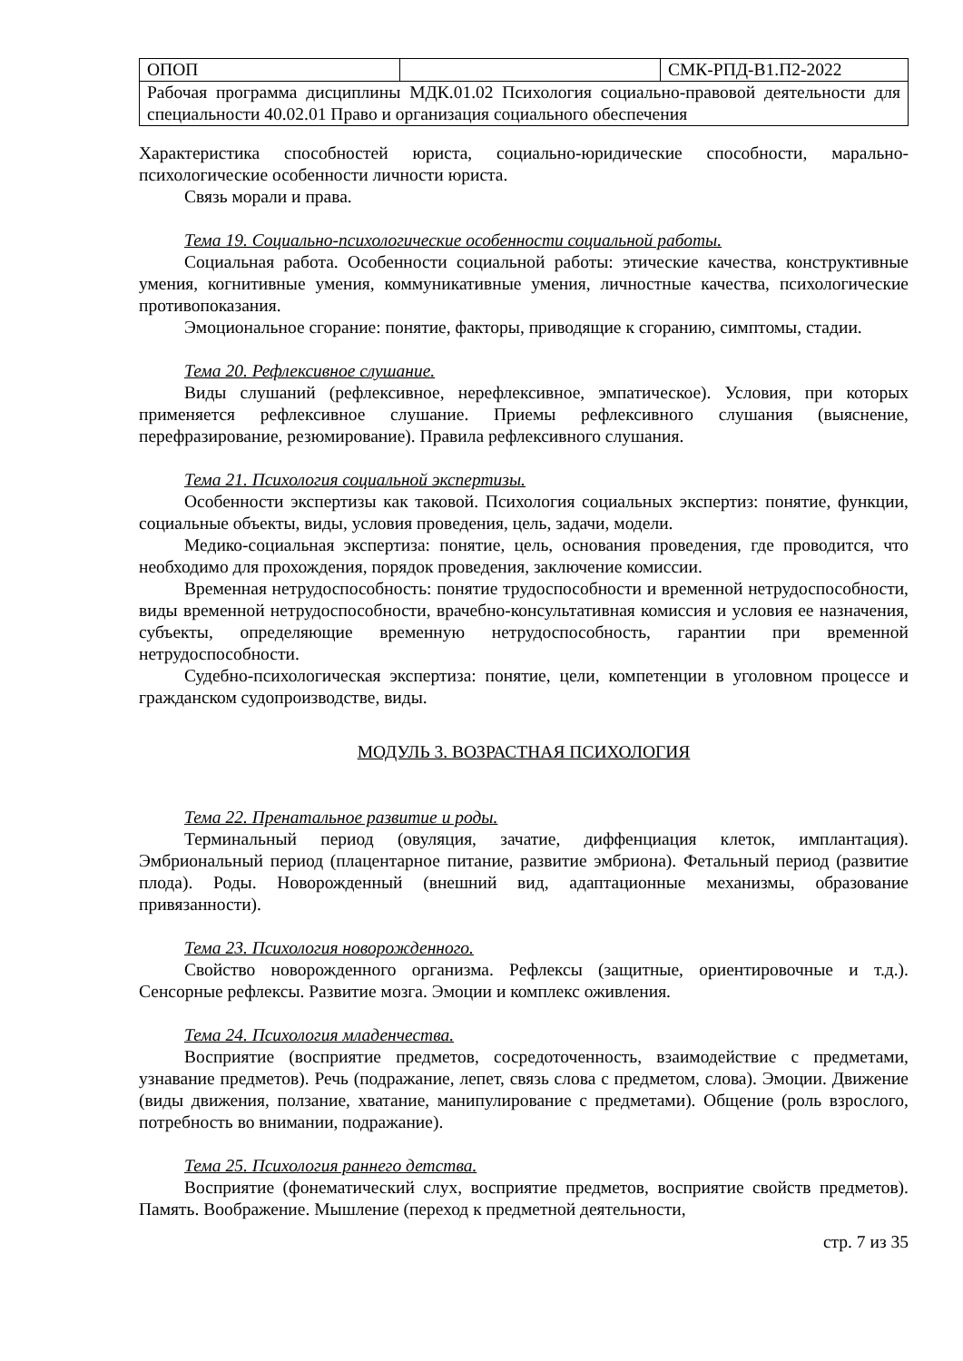| ОПОП | | СМК-РПД-В1.П2-2022 |
| Рабочая программа дисциплины МДК.01.02 Психология социально-правовой деятельности для специальности 40.02.01 Право и организация социального обеспечения | | |
Характеристика способностей юриста, социально-юридические способности, марально-психологические особенности личности юриста.
Связь морали и права.
Тема 19. Социально-психологические особенности социальной работы.
Социальная работа. Особенности социальной работы: этические качества, конструктивные умения, когнитивные умения, коммуникативные умения, личностные качества, психологические противопоказания.
Эмоциональное сгорание: понятие, факторы, приводящие к сгоранию, симптомы, стадии.
Тема 20. Рефлексивное слушание.
Виды слушаний (рефлексивное, нерефлексивное, эмпатическое). Условия, при которых применяется рефлексивное слушание. Приемы рефлексивного слушания (выяснение, перефразирование, резюмирование). Правила рефлексивного слушания.
Тема 21. Психология социальной экспертизы.
Особенности экспертизы как таковой. Психология социальных экспертиз: понятие, функции, социальные объекты, виды, условия проведения, цель, задачи, модели.
Медико-социальная экспертиза: понятие, цель, основания проведения, где проводится, что необходимо для прохождения, порядок проведения, заключение комиссии.
Временная нетрудоспособность: понятие трудоспособности и временной нетрудоспособности, виды временной нетрудоспособности, врачебно-консультативная комиссия и условия ее назначения, субъекты, определяющие временную нетрудоспособность, гарантии при временной нетрудоспособности.
Судебно-психологическая экспертиза: понятие, цели, компетенции в уголовном процессе и гражданском судопроизводстве, виды.
МОДУЛЬ 3. ВОЗРАСТНАЯ ПСИХОЛОГИЯ
Тема 22. Пренатальное развитие и роды.
Терминальный период (овуляция, зачатие, диффенциация клеток, имплантация). Эмбриональный период (плацентарное питание, развитие эмбриона). Фетальный период (развитие плода). Роды. Новорожденный (внешний вид, адаптационные механизмы, образование привязанности).
Тема 23. Психология новорожденного.
Свойство новорожденного организма. Рефлексы (защитные, ориентировочные и т.д.). Сенсорные рефлексы. Развитие мозга. Эмоции и комплекс оживления.
Тема 24. Психология младенчества.
Восприятие (восприятие предметов, сосредоточенность, взаимодействие с предметами, узнавание предметов). Речь (подражание, лепет, связь слова с предметом, слова). Эмоции. Движение (виды движения, ползание, хватание, манипулирование с предметами). Общение (роль взрослого, потребность во внимании, подражание).
Тема 25. Психология раннего детства.
Восприятие (фонематический слух, восприятие предметов, восприятие свойств предметов). Память. Воображение. Мышление (переход к предметной деятельности,
стр. 7 из 35